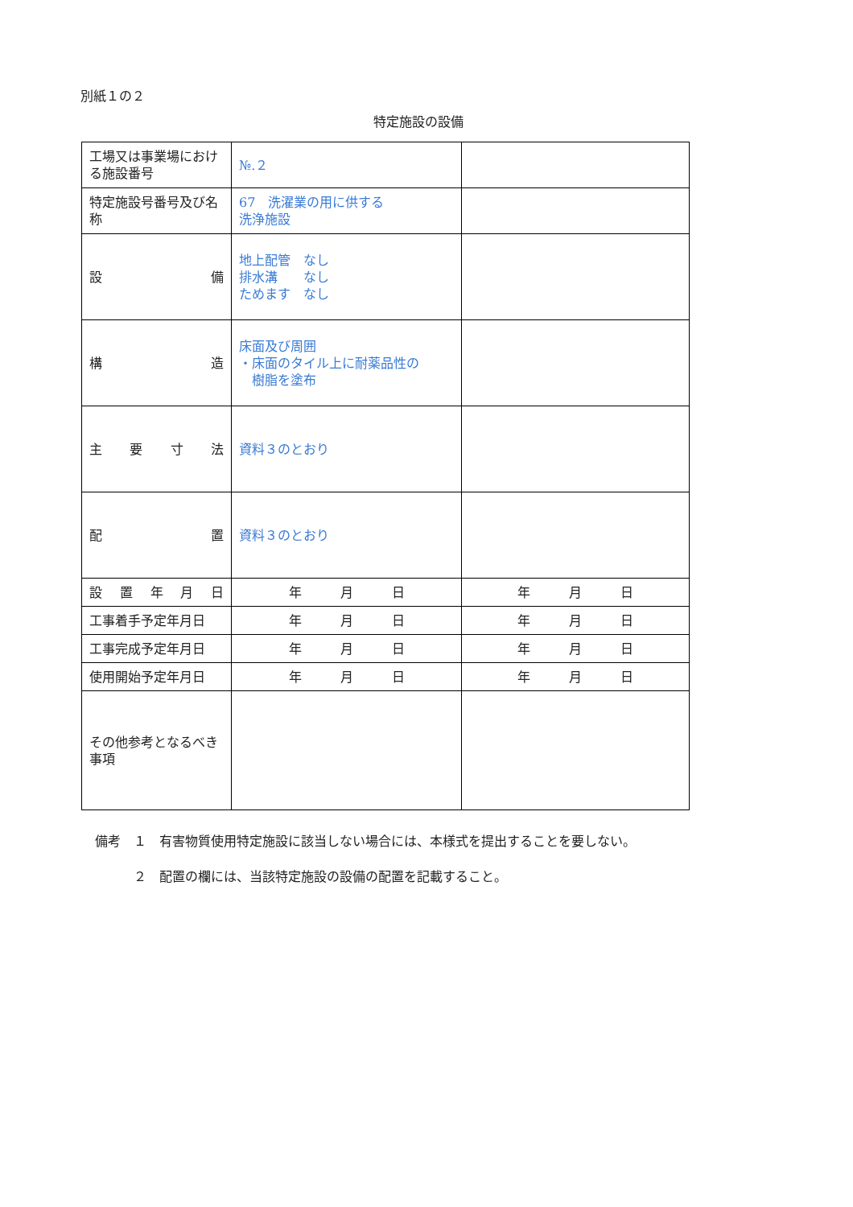別紙１の２
特定施設の設備
| 工場又は事業場における施設番号 | №.２ | |
| 特定施設号番号及び名称 | 67 洗濯業の用に供する 洗浄施設 | |
| 設 備 | 地上配管 なし 排水溝 なし ためます なし | |
| 構 造 | 床面及び周囲 ・床面のタイル上に耐薬品性の 樹脂を塗布 | |
| 主 要 寸 法 | 資料３のとおり | |
| 配 置 | 資料３のとおり | |
| 設 置 年 月 日 | 年 月 日 | 年 月 日 |
| 工事着手予定年月日 | 年 月 日 | 年 月 日 |
| 工事完成予定年月日 | 年 月 日 | 年 月 日 |
| 使用開始予定年月日 | 年 月 日 | 年 月 日 |
| その他参考となるべき事項 | | |
備考　１　有害物質使用特定施設に該当しない場合には、本様式を提出することを要しない。
　　　２　配置の欄には、当該特定施設の設備の配置を記載すること。